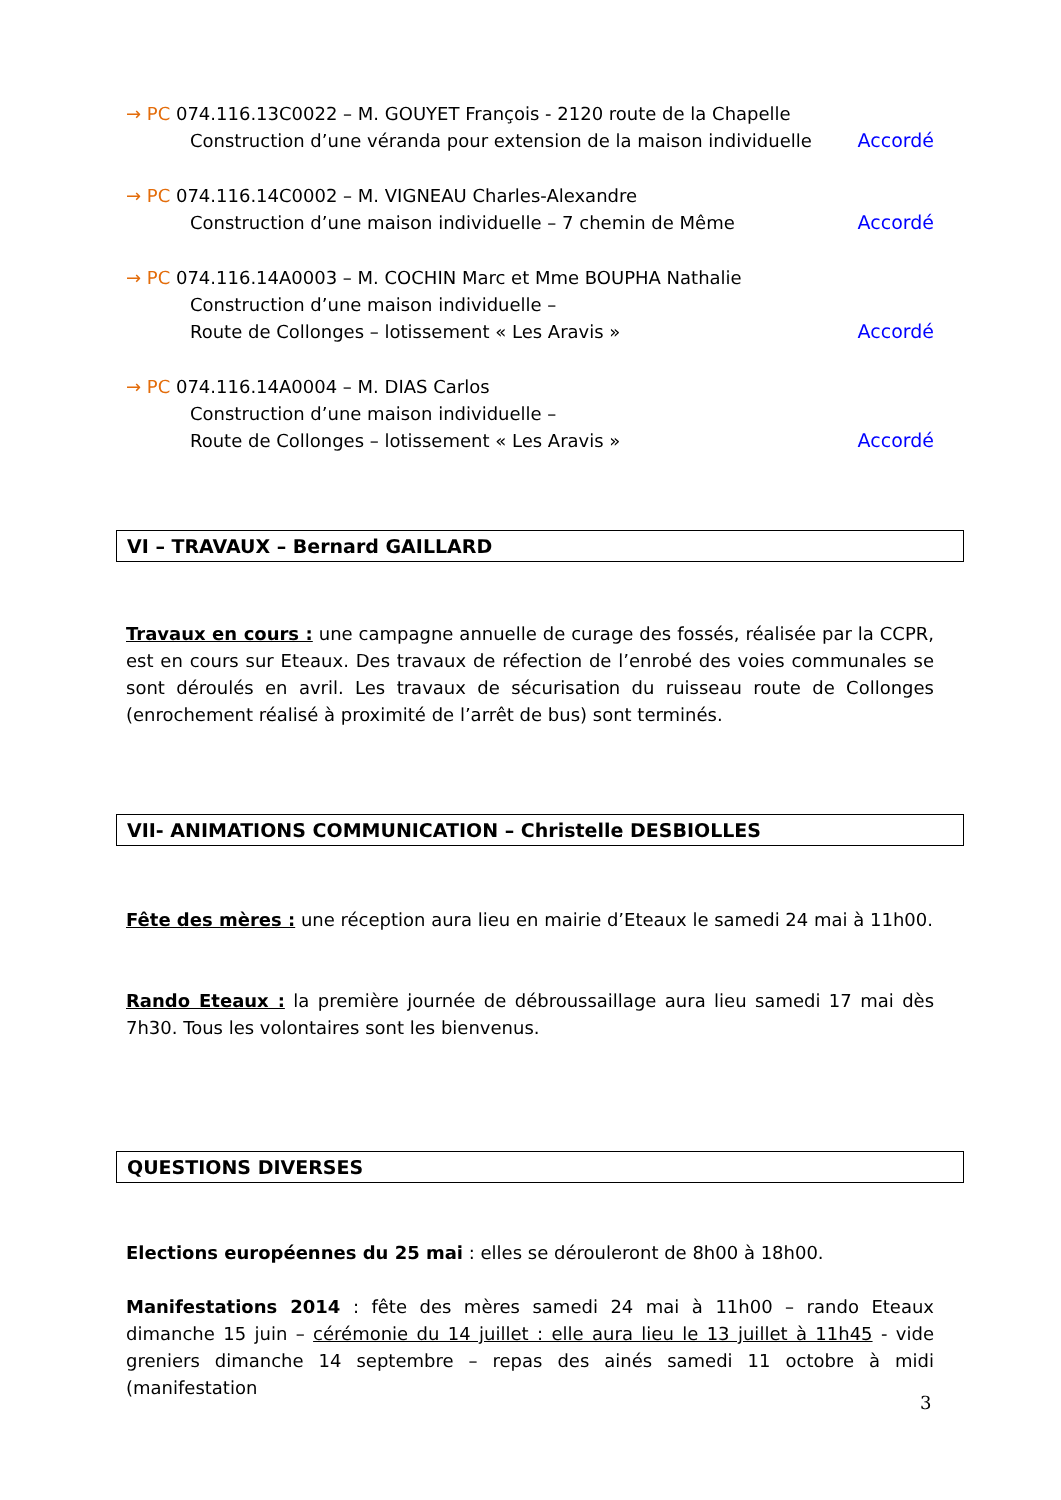→ PC 074.116.13C0022 – M. GOUYET François - 2120 route de la Chapelle
Construction d’une véranda pour extension de la maison individuelle Accordé
→ PC 074.116.14C0002 – M. VIGNEAU Charles-Alexandre
Construction d’une maison individuelle – 7 chemin de Même Accordé
→ PC 074.116.14A0003 – M. COCHIN Marc et Mme BOUPHA Nathalie
Construction d’une maison individuelle –
Route de Collonges – lotissement « Les Aravis » Accordé
→ PC 074.116.14A0004 – M. DIAS Carlos
Construction d’une maison individuelle –
Route de Collonges – lotissement « Les Aravis » Accordé
VI – TRAVAUX – Bernard GAILLARD
Travaux en cours : une campagne annuelle de curage des fossés, réalisée par la CCPR, est en cours sur Eteaux. Des travaux de réfection de l’enrobé des voies communales se sont déroulés en avril. Les travaux de sécurisation du ruisseau route de Collonges (enrochement réalisé à proximité de l’arrêt de bus) sont terminés.
VII- ANIMATIONS COMMUNICATION – Christelle DESBIOLLES
Fête des mères : une réception aura lieu en mairie d’Eteaux le samedi 24 mai à 11h00.
Rando Eteaux : la première journée de débroussaillage aura lieu samedi 17 mai dès 7h30. Tous les volontaires sont les bienvenus.
QUESTIONS DIVERSES
Elections européennes du 25 mai : elles se dérouleront de 8h00 à 18h00.
Manifestations 2014 : fête des mères samedi 24 mai à 11h00 – rando Eteaux dimanche 15 juin – cérémonie du 14 juillet : elle aura lieu le 13 juillet à 11h45 - vide greniers dimanche 14 septembre – repas des ainés samedi 11 octobre à midi (manifestation
3